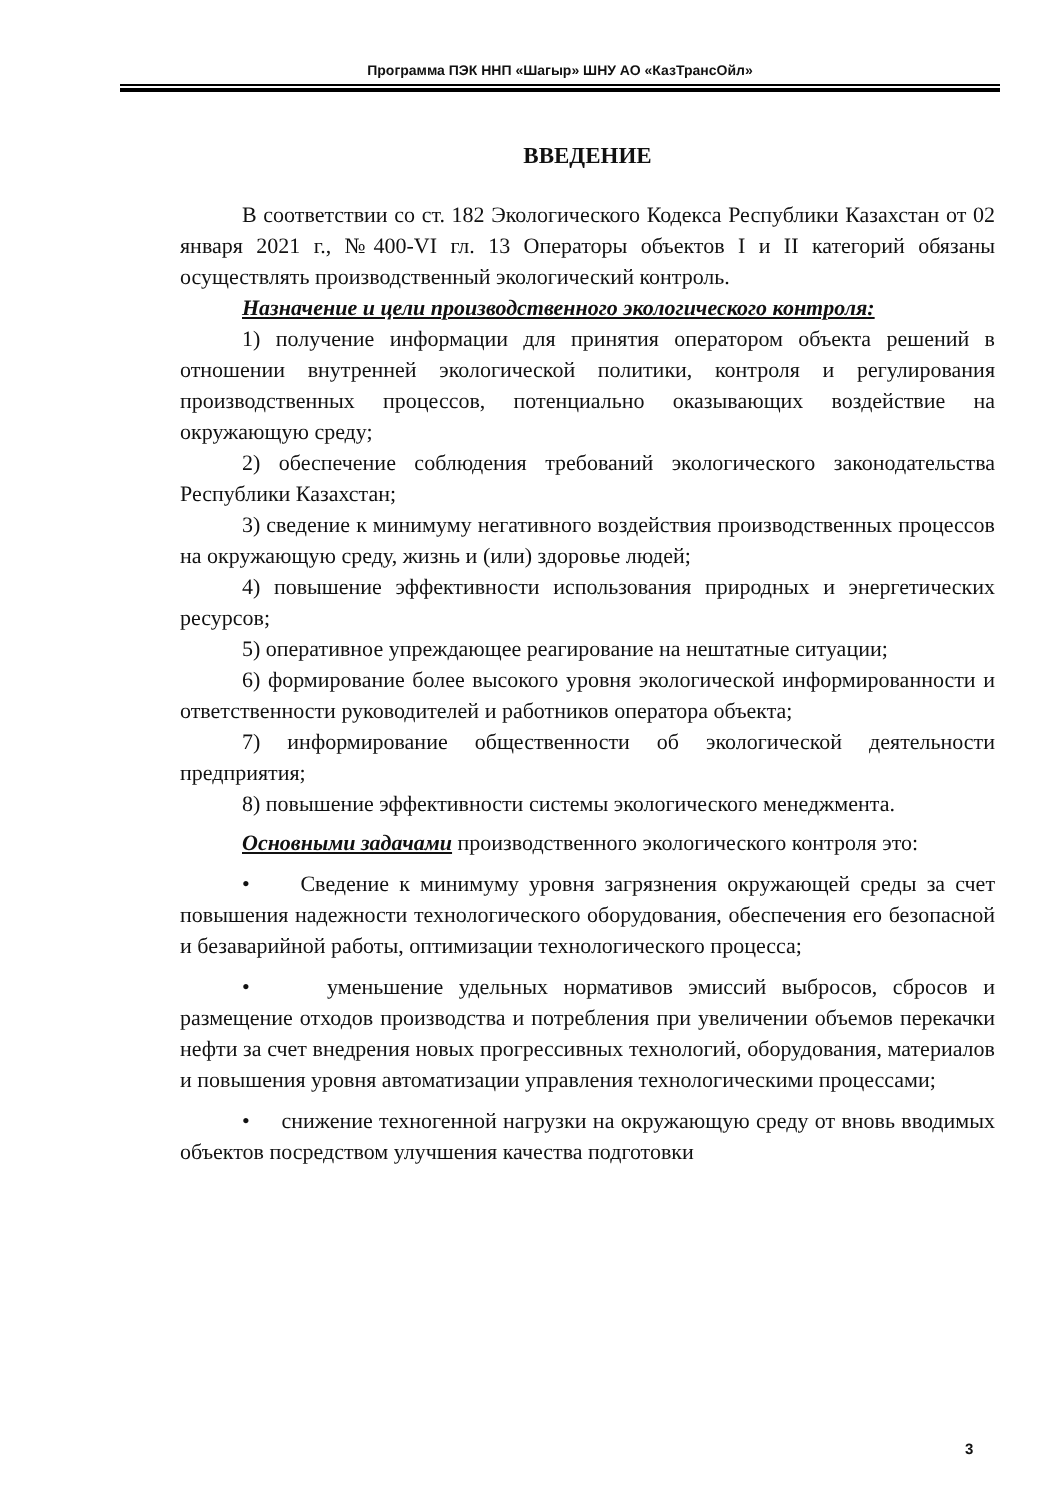Программа ПЭК ННП «Шагыр» ШНУ АО «КазТрансОйл»
ВВЕДЕНИЕ
В соответствии со ст. 182 Экологического Кодекса Республики Казахстан от 02 января 2021 г., №400-VI гл. 13 Операторы объектов I и II категорий обязаны осуществлять производственный экологический контроль.
Назначение и цели производственного экологического контроля:
1) получение информации для принятия оператором объекта решений в отношении внутренней экологической политики, контроля и регулирования производственных процессов, потенциально оказывающих воздействие на окружающую среду;
2) обеспечение соблюдения требований экологического законодательства Республики Казахстан;
3) сведение к минимуму негативного воздействия производственных процессов на окружающую среду, жизнь и (или) здоровье людей;
4) повышение эффективности использования природных и энергетических ресурсов;
5) оперативное упреждающее реагирование на нештатные ситуации;
6) формирование более высокого уровня экологической информированности и ответственности руководителей и работников оператора объекта;
7) информирование общественности об экологической деятельности предприятия;
8) повышение эффективности системы экологического менеджмента.
Основными задачами производственного экологического контроля это:
• Сведение к минимуму уровня загрязнения окружающей среды за счет повышения надежности технологического оборудования, обеспечения его безопасной и безаварийной работы, оптимизации технологического процесса;
• уменьшение удельных нормативов эмиссий выбросов, сбросов и размещение отходов производства и потребления при увеличении объемов перекачки нефти за счет внедрения новых прогрессивных технологий, оборудования, материалов и повышения уровня автоматизации управления технологическими процессами;
• снижение техногенной нагрузки на окружающую среду от вновь вводимых объектов посредством улучшения качества подготовки
3